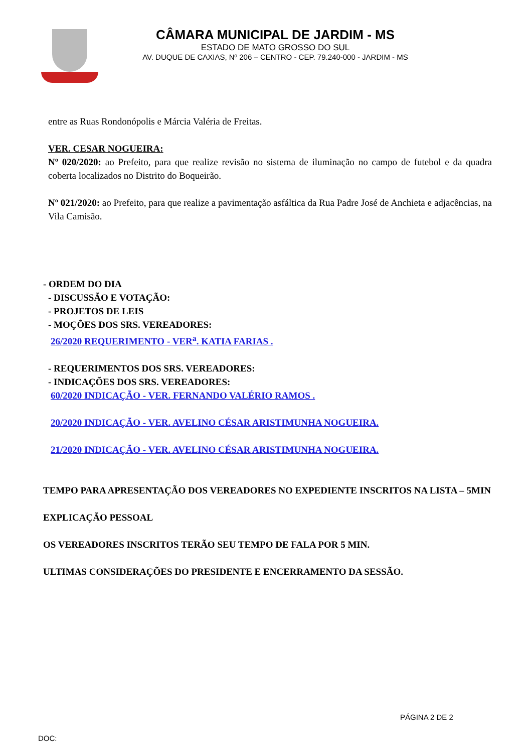CÂMARA MUNICIPAL DE JARDIM - MS
ESTADO DE MATO GROSSO DO SUL
AV. DUQUE DE CAXIAS, Nº 206 – CENTRO - CEP. 79.240-000 - JARDIM - MS
entre as Ruas Rondonópolis e Márcia Valéria de Freitas.
VER. CESAR NOGUEIRA:
Nº 020/2020: ao Prefeito, para que realize revisão no sistema de iluminação no campo de futebol e da quadra coberta localizados no Distrito do Boqueirão.
Nº 021/2020: ao Prefeito, para que realize a pavimentação asfáltica da Rua Padre José de Anchieta e adjacências, na Vila Camisão.
- ORDEM DO DIA
- DISCUSSÃO E VOTAÇÃO:
- PROJETOS DE LEIS
- MOÇÕES DOS SRS. VEREADORES:
26/2020 REQUERIMENTO - VER<sup>a</sup>. KATIA FARIAS .
- REQUERIMENTOS DOS SRS. VEREADORES:
- INDICAÇÕES DOS SRS. VEREADORES:
60/2020 INDICAÇÃO - VER. FERNANDO VALÉRIO RAMOS .
20/2020 INDICAÇÃO - VER. AVELINO CÉSAR ARISTIMUNHA NOGUEIRA.
21/2020 INDICAÇÃO - VER. AVELINO CÉSAR ARISTIMUNHA NOGUEIRA.
TEMPO PARA APRESENTAÇÃO DOS VEREADORES NO EXPEDIENTE INSCRITOS NA LISTA – 5MIN
EXPLICAÇÃO PESSOAL
OS VEREADORES INSCRITOS TERÃO SEU TEMPO DE FALA POR 5 MIN.
ULTIMAS CONSIDERAÇÕES DO PRESIDENTE E ENCERRAMENTO DA SESSÃO.
PÁGINA 2 DE 2
DOC: